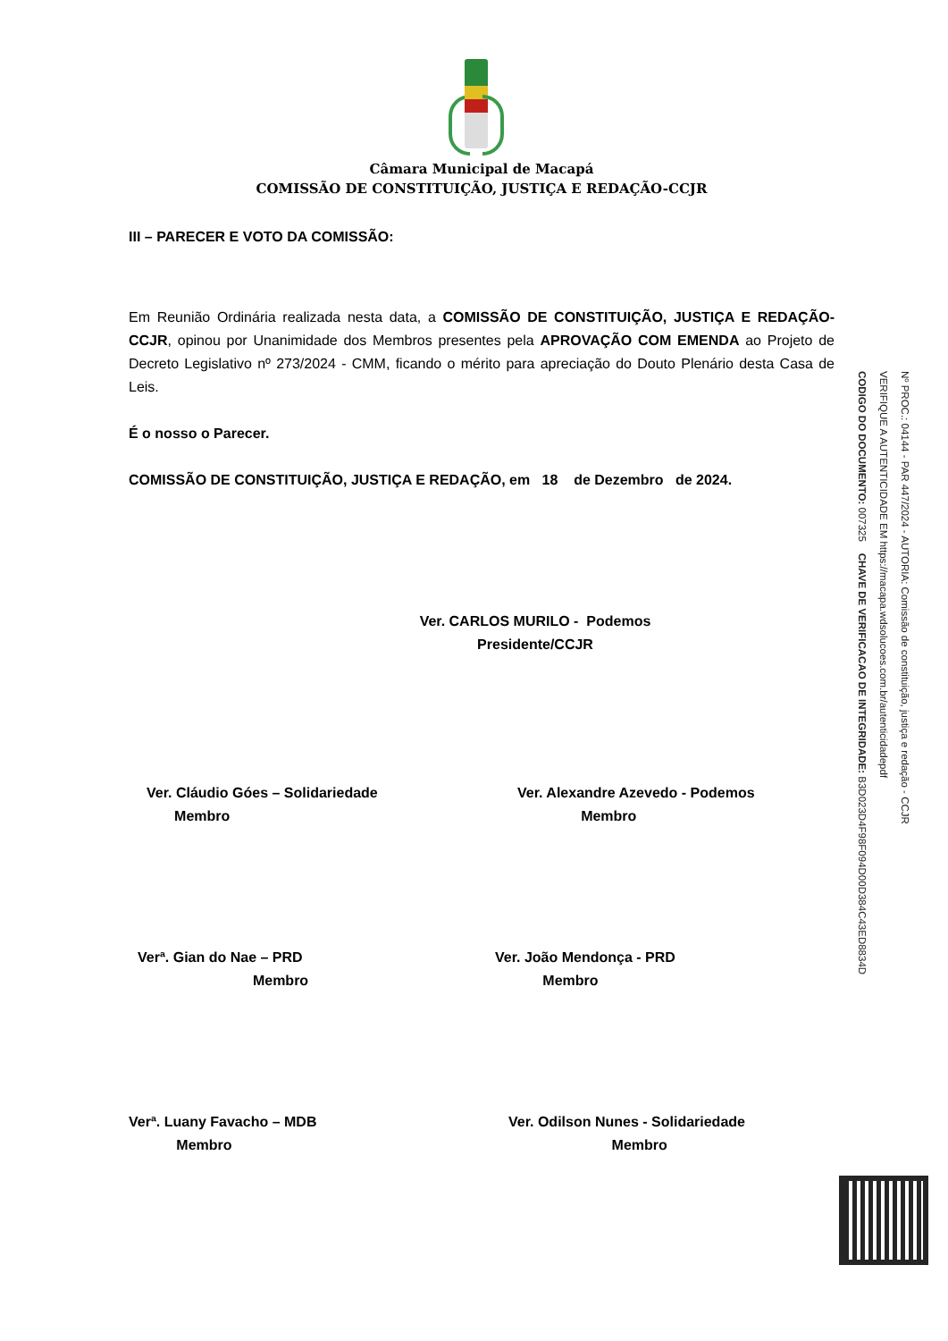Câmara Municipal de Macapá
COMISSÃO DE CONSTITUIÇÃO, JUSTIÇA E REDAÇÃO-CCJR
III – PARECER E VOTO DA COMISSÃO:
Em Reunião Ordinária realizada nesta data, a COMISSÃO DE CONSTITUIÇÃO, JUSTIÇA E REDAÇÃO-CCJR, opinou por Unanimidade dos Membros presentes pela APROVAÇÃO COM EMENDA ao Projeto de Decreto Legislativo nº 273/2024 - CMM, ficando o mérito para apreciação do Douto Plenário desta Casa de Leis.
É o nosso o Parecer.
COMISSÃO DE CONSTITUIÇÃO, JUSTIÇA E REDAÇÃO, em 18 de Dezembro de 2024.
Ver. CARLOS MURILO - Podemos
Presidente/CCJR
Ver. Cláudio Góes – Solidariedade
Membro
Ver. Alexandre Azevedo - Podemos
Membro
Verª. Gian do Nae – PRD
Membro
Ver. João Mendonça - PRD
Membro
Verª. Luany Favacho – MDB
Membro
Ver. Odilson Nunes - Solidariedade
Membro
Nº PROC.: 04144 - PAR 447/2024 - AUTORIA: Comissão de constituição, justiça e redação - CCJR
VERIFIQUE A AUTENTICIDADE EM https://macapa.wdsolucoes.com.br/autenticidadepdf
CODIGO DO DOCUMENTO: 007325 CHAVE DE VERIFICACAO DE INTEGRIDADE: B3D023D4F98F094D00D384C43ED8834D